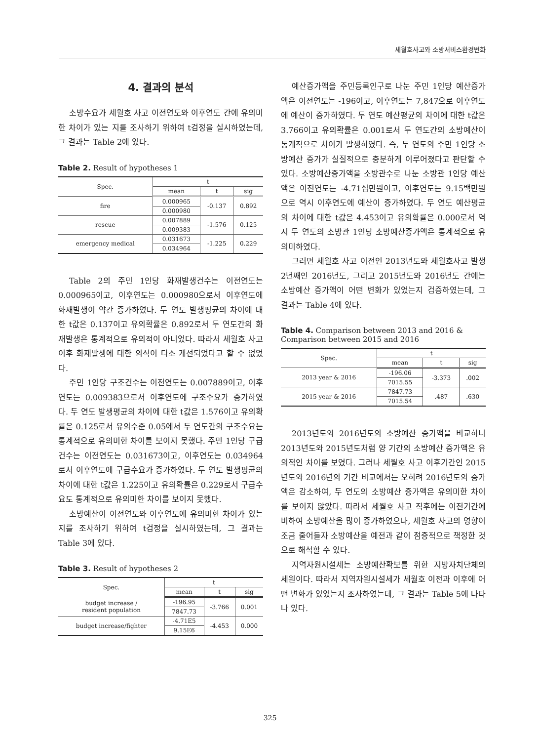세월호사고와 소방서비스환경변화
4. 결과의 분석
소방수요가 세월호 사고 이전연도와 이후연도 간에 유의미한 차이가 있는 지를 조사하기 위하여 t검정을 실시하였는데, 그 결과는 Table 2에 있다.
Table 2. Result of hypotheses 1
| Spec. | t | | |
| --- | --- | --- | --- |
| | mean | t | sig |
| fire | 0.000965 | -0.137 | 0.892 |
| | 0.000980 | | |
| rescue | 0.007889 | -1.576 | 0.125 |
| | 0.009383 | | |
| emergency medical | 0.031673 | -1.225 | 0.229 |
| | 0.034964 | | |
Table 2의 주민 1인당 화재발생건수는 이전연도는 0.000965이고, 이후연도는 0.000980으로서 이후연도에 화재발생이 약간 증가하였다. 두 연도 발생평균의 차이에 대한 t값은 0.137이고 유의확률은 0.892로서 두 연도간의 화재발생은 통계적으로 유의적이 아니었다. 따라서 세월호 사고 이후 화재발생에 대한 의식이 다소 개선되었다고 할 수 없었다.
주민 1인당 구조건수는 이전연도는 0.007889이고, 이후연도는 0.009383으로서 이후연도에 구조수요가 증가하였다. 두 연도 발생평균의 차이에 대한 t값은 1.576이고 유의확률은 0.125로서 유의수준 0.05에서 두 연도간의 구조수요는 통계적으로 유의미한 차이를 보이지 못했다. 주민 1인당 구급건수는 이전연도는 0.031673이고, 이후연도는 0.034964로서 이후연도에 구급수요가 증가하였다. 두 연도 발생평균의 차이에 대한 t값은 1.225이고 유의확률은 0.229로서 구급수요도 통계적으로 유의미한 차이를 보이지 못했다.
소방예산이 이전연도와 이후연도에 유의미한 차이가 있는 지를 조사하기 위하여 t검정을 실시하였는데, 그 결과는 Table 3에 있다.
Table 3. Result of hypotheses 2
| Spec. | t | | |
| --- | --- | --- | --- |
| | mean | t | sig |
| budget increase / resident population | -196.95 | -3.766 | 0.001 |
| | 7847.73 | | |
| budget increase/fighter | -4.71E5 | -4.453 | 0.000 |
| | 9.15E6 | | |
예산증가액을 주민등록인구로 나눈 주민 1인당 예산증가액은 이전연도는 -196이고, 이후연도는 7,847으로 이후연도에 예산이 증가하였다. 두 연도 예산평균의 차이에 대한 t값은 3.766이고 유의확률은 0.001로서 두 연도간의 소방예산이 통계적으로 차이가 발생하였다. 즉, 두 연도의 주민 1인당 소방예산 증가가 실질적으로 충분하게 이루어졌다고 판단할 수 있다. 소방예산증가액을 소방관수로 나눈 소방관 1인당 예산액은 이전연도는 -4.71십만원이고, 이후연도는 9.15백만원으로 역시 이후연도에 예산이 증가하였다. 두 연도 예산평균의 차이에 대한 t값은 4.453이고 유의확률은 0.000로서 역시 두 연도의 소방관 1인당 소방예산증가액은 통계적으로 유의미하였다.
그러면 세월호 사고 이전인 2013년도와 세월호사고 발생 2년째인 2016년도, 그리고 2015년도와 2016년도 간에는 소방예산 증가액이 어떤 변화가 있었는지 검증하였는데, 그 결과는 Table 4에 있다.
Table 4. Comparison between 2013 and 2016 & Comparison between 2015 and 2016
| Spec. | t | | |
| --- | --- | --- | --- |
| | mean | t | sig |
| 2013 year & 2016 | -196.06 | -3.373 | .002 |
| | 7015.55 | | |
| 2015 year & 2016 | 7847.73 | .487 | .630 |
| | 7015.54 | | |
2013년도와 2016년도의 소방예산 증가액을 비교하니 2013년도와 2015년도처럼 양 기간의 소방예산 증가액은 유의적인 차이를 보였다. 그러나 세월호 사고 이후기간인 2015년도와 2016년의 기간 비교에서는 오히려 2016년도의 증가액은 감소하여, 두 연도의 소방예산 증가액은 유의미한 차이를 보이지 않았다. 따라서 세월호 사고 직후에는 이전기간에 비하여 소방예산을 많이 증가하였으나, 세월호 사고의 영향이 조금 줄어들자 소방예산을 예전과 같이 점증적으로 책정한 것으로 해석할 수 있다.
지역자원시설세는 소방예산확보를 위한 지방자치단체의 세원이다. 따라서 지역자원시설세가 세월호 이전과 이후에 어떤 변화가 있었는지 조사하였는데, 그 결과는 Table 5에 나타나 있다.
325